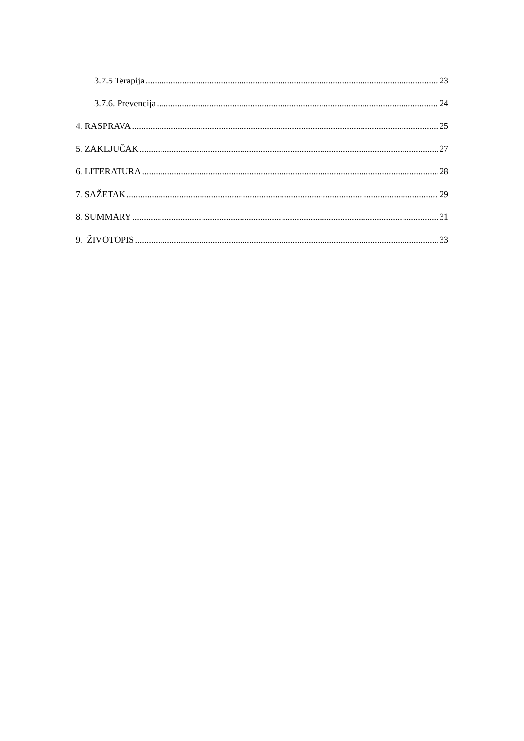3.7.5 Terapija 23
3.7.6. Prevencija 24
4. RASPRAVA 25
5. ZAKLJUČAK 27
6. LITERATURA 28
7. SAŽETAK 29
8. SUMMARY 31
9. ŽIVOTOPIS 33